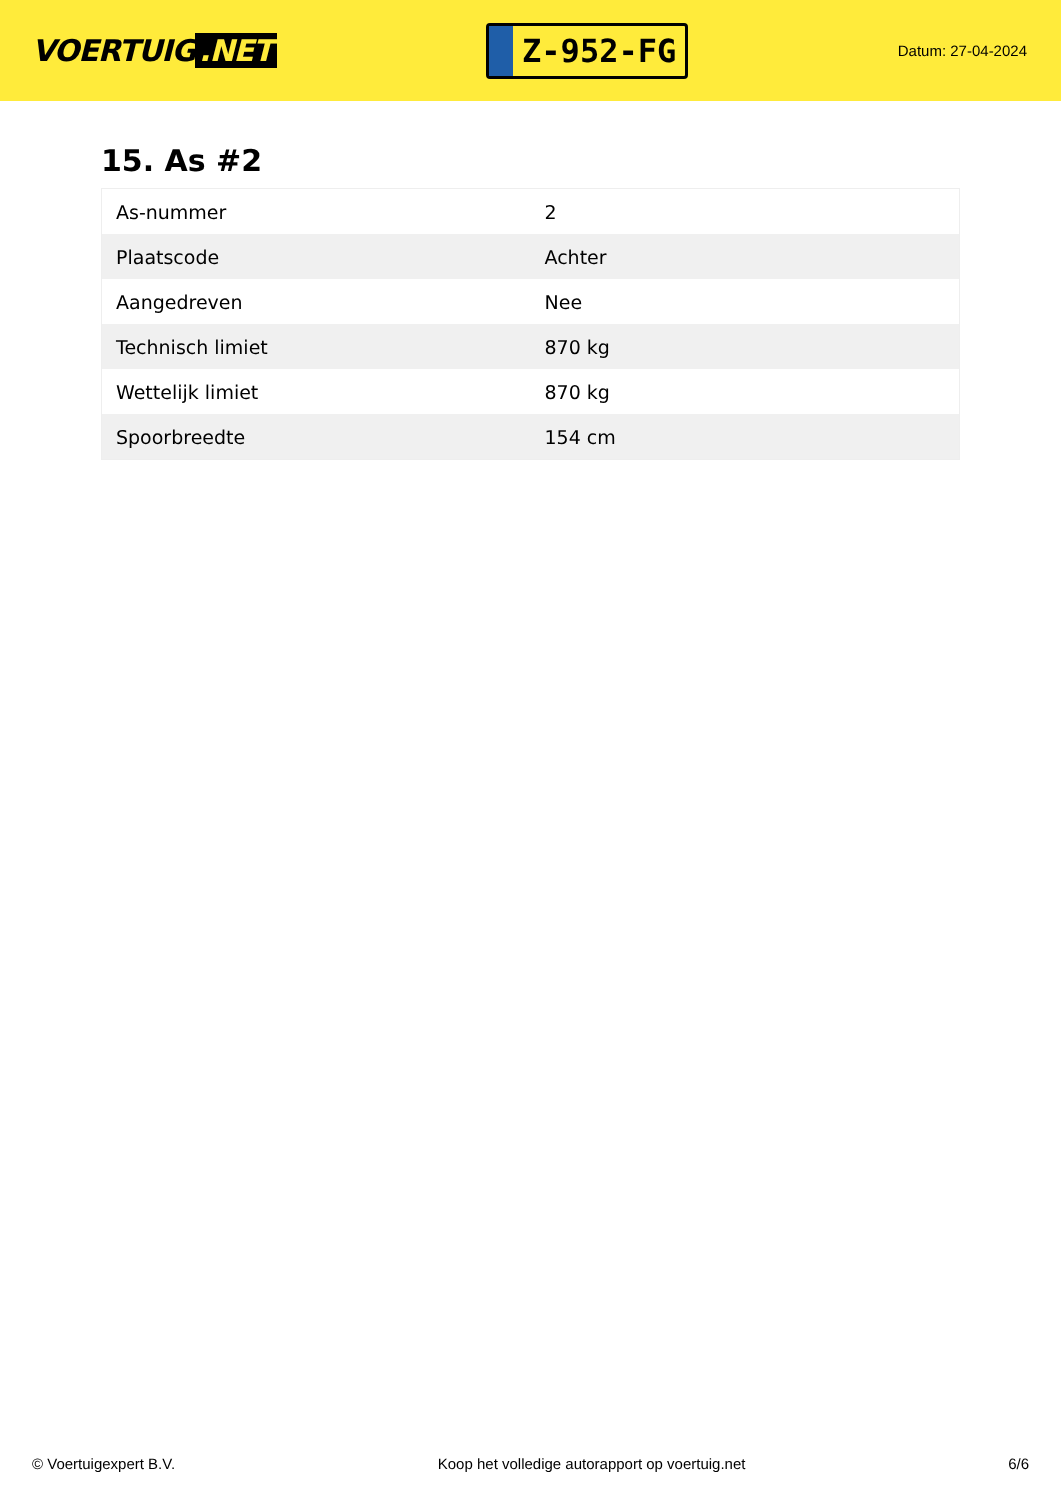VOERTUIG.NET
Z-952-FG
Datum: 27-04-2024
15. As #2
| As-nummer | 2 |
| Plaatscode | Achter |
| Aangedreven | Nee |
| Technisch limiet | 870 kg |
| Wettelijk limiet | 870 kg |
| Spoorbreedte | 154 cm |
© Voertuigexpert B.V. Koop het volledige autorapport op voertuig.net 6/6